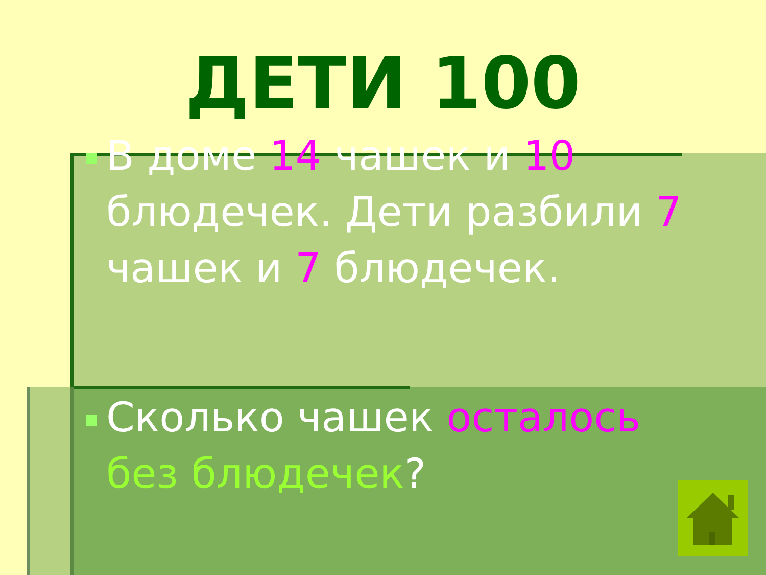ДЕТИ 100
В доме 14 чашек и 10 блюдечек. Дети разбили 7 чашек и 7 блюдечек.
Сколько чашек осталось без блюдечек?